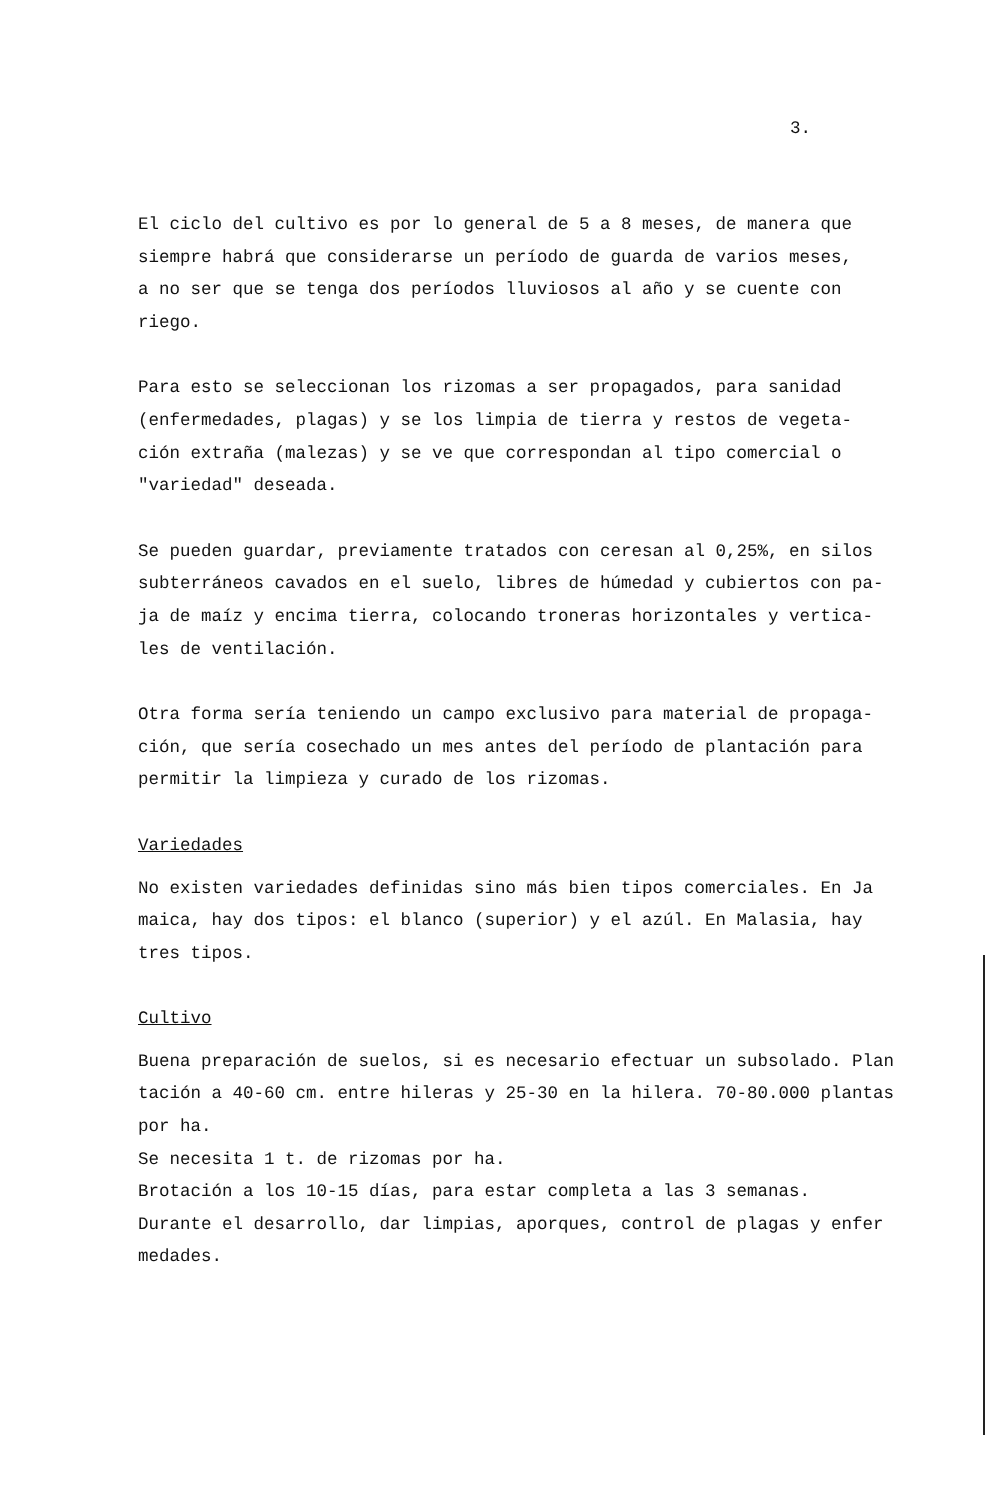3.
El ciclo del cultivo es por lo general de 5 a 8 meses, de manera que siempre habrá que considerarse un período de guarda de varios meses, a no ser que se tenga dos períodos lluviosos al año y se cuente con riego.
Para esto se seleccionan los rizomas a ser propagados, para sanidad (enfermedades, plagas) y se los limpia de tierra y restos de vegeta- ción extraña (malezas) y se ve que correspondan al tipo comercial o "variedad" deseada.
Se pueden guardar, previamente tratados con ceresan al 0,25%, en silos subterráneos cavados en el suelo, libres de húmedad y cubiertos con pa- ja de maíz y encima tierra, colocando troneras horizontales y vertica- les de ventilación.
Otra forma sería teniendo un campo exclusivo para material de propaga- ción, que sería cosechado un mes antes del período de plantación para permitir la limpieza y curado de los rizomas.
Variedades
No existen variedades definidas sino más bien tipos comerciales. En Ja maica, hay dos tipos: el blanco (superior) y el azúl. En Malasia, hay tres tipos.
Cultivo
Buena preparación de suelos, si es necesario efectuar un subsolado. Plan tación a 40-60 cm. entre hileras y 25-30 en la hilera. 70-80.000 plantas por ha. Se necesita 1 t. de rizomas por ha. Brotación a los 10-15 días, para estar completa a las 3 semanas. Durante el desarrollo, dar limpias, aporques, control de plagas y enfer medades.